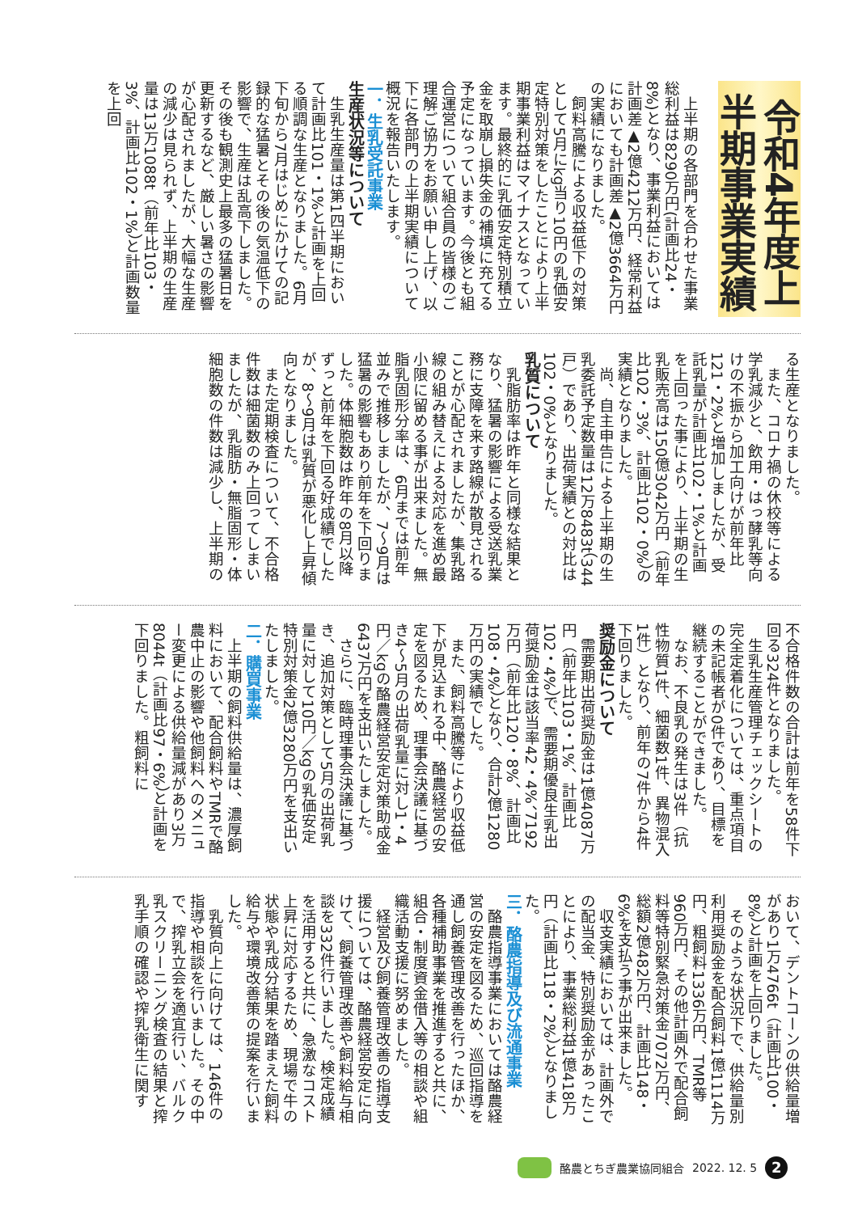令和4年度上半期事業実績
　上半期の各部門を合わせた事業総利益は8290万円(計画比24・8%)となり、事業利益においては計画差▲2億4212万円、経常利益においても計画差▲2億3664万円の実績になりました。
　飼料高騰による収益低下の対策として5月にkg当り10円の乳価安定特別対策をしたことにより上半期事業利益はマイナスとなっています。最終的に乳価安定特別積立金を取崩し損失金の補填に充てる予定になっています。今後とも組合運営について組合員の皆様のご理解ご協力をお願い申し上げ、以下に各部門の上半期実績について概況を報告いたします。
一．生乳受託事業
生産状況等について
　生乳生産量は第1四半期において計画比101・1%と計画を上回る順調な生産となりました。6月下旬から7月はじめにかけての記録的な猛暑とその後の気温低下の影響で、生産は乱高下しました。その後も観測史上最多の猛暑日を更新するなど、厳しい暑さの影響が心配されましたが、大幅な生産の減少は見られず、上半期の生産量は13万1088t（前年比103・3%、計画比102・1%）と計画数量を上回
る生産となりました。
　また、コロナ禍の休校等による学乳減少と、飲用・はっ酵乳等向けの不振から加工向けが前年比121・2%と増加しましたが、受託乳量が計画比102・1%と計画を上回った事により、上半期の生乳販売高は150億3042万円（前年比102・3%、計画比102・0%）の実績となりました。
　尚、自主申告による上半期の生乳委託予定数量は12万8483t（344戸）であり、出荷実績との対比は102・0%となりました。
乳質について
　乳脂肪率は昨年と同様な結果となり、猛暑の影響による受送乳業務に支障を来す路線が散見されることが心配されましたが、集乳路線の組み替えによる対応を進め最小限に留める事が出来ました。無脂乳固形分率は、6月までは前年並みで推移しましたが、7～9月は猛暑の影響もあり前年を下回りました。体細胞数は昨年の8月以降ずっと前年を下回る好成績でしたが、8～9月は乳質が悪化し上昇傾向となりました。
　また定期検査について、不合格件数は細菌数のみ上回ってしまいましたが、乳脂肪・無脂固形・体細胞数の件数は減少し、上半期の
不合格件数の合計は前年を58件下回る324件となりました。
　生乳生産管理チェックシートの完全定着化については、重点項目の未記帳者が0件であり、目標を継続することができました。
　なお、不良乳の発生は3件（抗性物質1件、細菌数1件、異物混入1件）となり、前年の7件から4件下回りました。
奨励金について
　需要期出荷奨励金は1億4087万円（前年比103・1%、計画比102・4%）で、需要期優良生乳出荷奨励金は該当率42・4%、7192万円（前年比120・8%、計画比108・4%）となり、合計2億1280万円の実績でした。
　また、飼料高騰等により収益低下が見込まれる中、酪農経営の安定を図るため、理事会決議に基づき4～5月の出荷乳量に対し1・4円／kgの酪農経営安定対策助成金6437万円を支出いたしました。
　さらに、臨時理事会決議に基づき、追加対策として5月の出荷乳量に対して10円／kgの乳価安定特別対策金2億3280万円を支出いたしました。
二．購買事業
　上半期の飼料供給量は、濃厚飼料において、配合飼料やTMRで酪農中止の影響や他飼料へのメニュー変更による供給量減があり3万8044t（計画比97・6%）と計画を下回りました。粗飼料に
おいて、デントコーンの供給量増があり1万4766t（計画比100・8%）と計画を上回りました。
　そのような状況下で、供給量別利用奨励金を配合飼料1億1114万円、粗飼料1336万円、TMR等960万円、その他計画外で配合飼料等特別緊急対策金7072万円、総額2億482万円、計画比148・6%を支払う事が出来ました。
　収支実績においては、計画外での配当金、特別奨励金があったことにより、事業総利益1億418万円（計画比118・2%）となりました。
三．酪農指導及び流通事業
　酪農指導事業においては酪農経営の安定を図るため、巡回指導を通し飼養管理改善を行ったほか、各種補助事業を推進すると共に、組合・制度資金借入等の相談や組織活動支援に努めました。
　経営及び飼養管理改善の指導支援については、酪農経営安定に向けて、飼養管理改善や飼料給与相談を332件行いました。検定成績を活用すると共に、急激なコスト上昇に対応するため、現場で牛の状態や乳成分結果を踏まえた飼料給与や環境改善策の提案を行いました。
　乳質向上に向けては、146件の指導や相談を行いました。その中で、搾乳立会を適宜行い、バルク乳スクリーニング検査の結果と搾乳手順の確認や搾乳衛生に関す
酪農とちぎ農業協同組合 2022. 12. 5
2